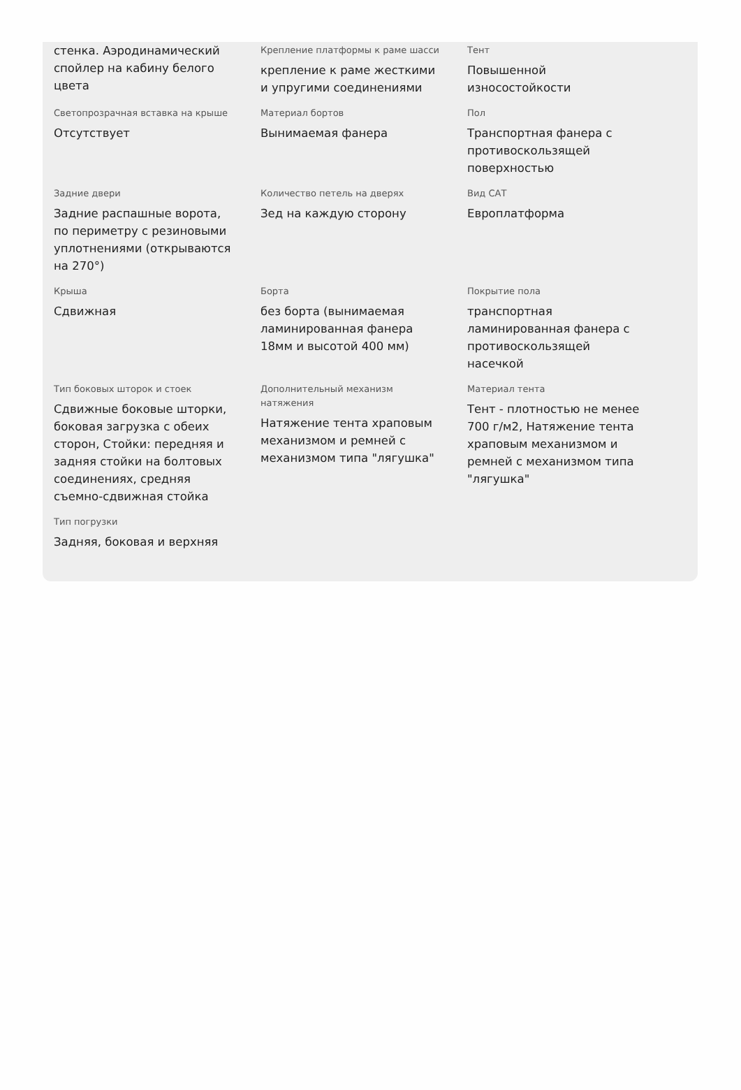стенка. Аэродинамический спойлер на кабину белого цвета
Крепление платформы к раме шасси
крепление к раме жесткими и упругими соединениями
Тент
Повышенной износостойкости
Светопрозрачная вставка на крыше
Отсутствует
Материал бортов
Вынимаемая фанера
Пол
Транспортная фанера с противоскользящей поверхностью
Задние двери
Задние распашные ворота, по периметру с резиновыми уплотнениями (открываются на 270°)
Количество петель на дверях
Зед на каждую сторону
Вид САТ
Европлатформа
Крыша
Сдвижная
Борта
без борта (вынимаемая ламинированная фанера 18мм и высотой 400 мм)
Покрытие пола
транспортная ламинированная фанера с противоскользящей насечкой
Тип боковых шторок и стоек
Сдвижные боковые шторки, боковая загрузка с обеих сторон, Стойки: передняя и задняя стойки на болтовых соединениях, средняя съемно-сдвижная стойка
Дополнительный механизм натяжения
Натяжение тента храповым механизмом и ремней с механизмом типа "лягушка"
Материал тента
Тент - плотностью не менее 700 г/м2, Натяжение тента храповым механизмом и ремней с механизмом типа "лягушка"
Тип погрузки
Задняя, боковая и верхняя